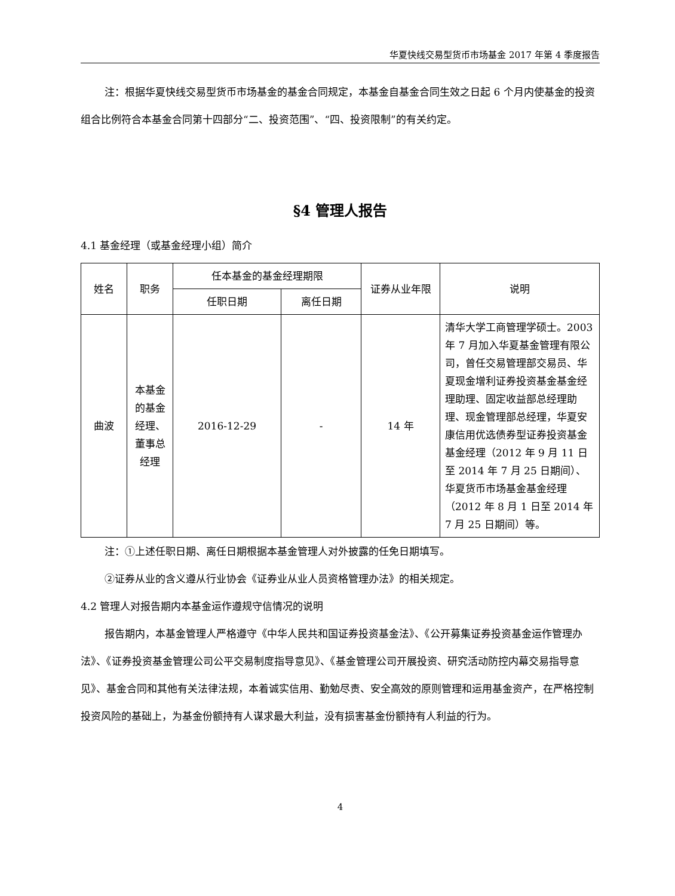华夏快线交易型货币市场基金 2017 年第 4 季度报告
注：根据华夏快线交易型货币市场基金的基金合同规定，本基金自基金合同生效之日起 6 个月内使基金的投资组合比例符合本基金合同第十四部分“二、投资范围”、“四、投资限制”的有关约定。
§4 管理人报告
4.1 基金经理（或基金经理小组）简介
| 姓名 | 职务 | 任本基金的基金经理期限 | | 证券从业年限 | 说明 |
| --- | --- | --- | --- | --- | --- |
| | | 任职日期 | 离任日期 | | |
| 曲波 | 本基金的基金经理、董事总经理 | 2016-12-29 | - | 14 年 | 清华大学工商管理学硕士。2003 年 7 月加入华夏基金管理有限公司，曾任交易管理部交易员、华夏现金增利证券投资基金基金经理助理、固定收益部总经理助理、现金管理部总经理，华夏安康信用优选债券型证券投资基金基金经理（2012 年 9 月 11 日至 2014 年 7 月 25 日期间）、华夏货币市场基金基金经理（2012 年 8 月 1 日至 2014 年 7 月 25 日期间）等。 |
注：①上述任职日期、离任日期根据本基金管理人对外披露的任免日期填写。
②证券从业的含义遵从行业协会《证券业从业人员资格管理办法》的相关规定。
4.2 管理人对报告期内本基金运作遵规守信情况的说明
报告期内，本基金管理人严格遵守《中华人民共和国证券投资基金法》、《公开募集证券投资基金运作管理办法》、《证券投资基金管理公司公平交易制度指导意见》、《基金管理公司开展投资、研究活动防控内幕交易指导意见》、基金合同和其他有关法律法规，本着诚实信用、勤勉尽责、安全高效的原则管理和运用基金资产，在严格控制投资风险的基础上，为基金份额持有人谋求最大利益，没有损害基金份额持有人利益的行为。
4